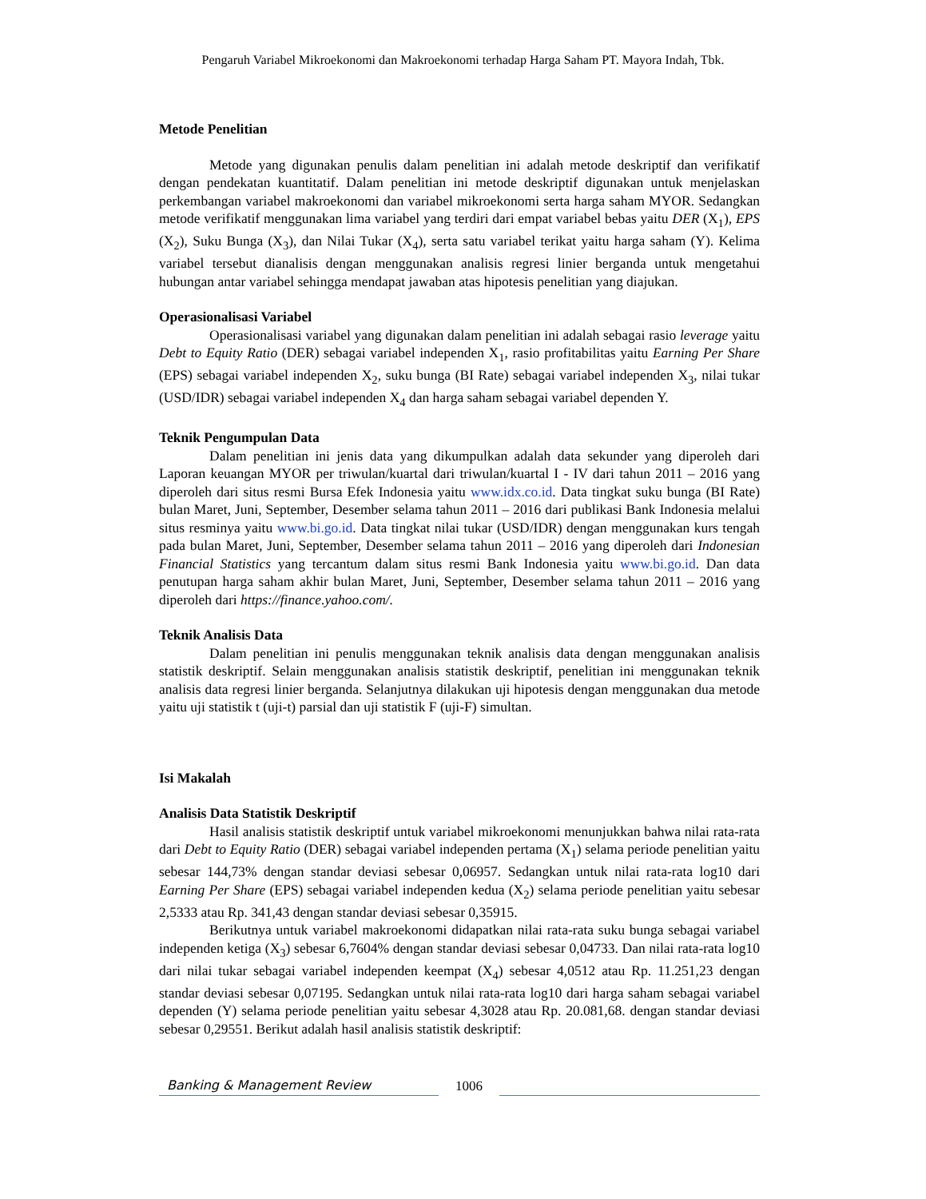Pengaruh Variabel Mikroekonomi dan Makroekonomi terhadap Harga Saham PT. Mayora Indah, Tbk.
Metode Penelitian
Metode yang digunakan penulis dalam penelitian ini adalah metode deskriptif dan verifikatif dengan pendekatan kuantitatif. Dalam penelitian ini metode deskriptif digunakan untuk menjelaskan perkembangan variabel makroekonomi dan variabel mikroekonomi serta harga saham MYOR. Sedangkan metode verifikatif menggunakan lima variabel yang terdiri dari empat variabel bebas yaitu DER (X<sub>1</sub>), EPS (X<sub>2</sub>), Suku Bunga (X<sub>3</sub>), dan Nilai Tukar (X<sub>4</sub>), serta satu variabel terikat yaitu harga saham (Y). Kelima variabel tersebut dianalisis dengan menggunakan analisis regresi linier berganda untuk mengetahui hubungan antar variabel sehingga mendapat jawaban atas hipotesis penelitian yang diajukan.
Operasionalisasi Variabel
Operasionalisasi variabel yang digunakan dalam penelitian ini adalah sebagai rasio leverage yaitu Debt to Equity Ratio (DER) sebagai variabel independen X<sub>1</sub>, rasio profitabilitas yaitu Earning Per Share (EPS) sebagai variabel independen X<sub>2</sub>, suku bunga (BI Rate) sebagai variabel independen X<sub>3</sub>, nilai tukar (USD/IDR) sebagai variabel independen X<sub>4</sub> dan harga saham sebagai variabel dependen Y.
Teknik Pengumpulan Data
Dalam penelitian ini jenis data yang dikumpulkan adalah data sekunder yang diperoleh dari Laporan keuangan MYOR per triwulan/kuartal dari triwulan/kuartal I - IV dari tahun 2011 – 2016 yang diperoleh dari situs resmi Bursa Efek Indonesia yaitu www.idx.co.id. Data tingkat suku bunga (BI Rate) bulan Maret, Juni, September, Desember selama tahun 2011 – 2016 dari publikasi Bank Indonesia melalui situs resminya yaitu www.bi.go.id. Data tingkat nilai tukar (USD/IDR) dengan menggunakan kurs tengah pada bulan Maret, Juni, September, Desember selama tahun 2011 – 2016 yang diperoleh dari Indonesian Financial Statistics yang tercantum dalam situs resmi Bank Indonesia yaitu www.bi.go.id. Dan data penutupan harga saham akhir bulan Maret, Juni, September, Desember selama tahun 2011 – 2016 yang diperoleh dari https://finance.yahoo.com/.
Teknik Analisis Data
Dalam penelitian ini penulis menggunakan teknik analisis data dengan menggunakan analisis statistik deskriptif. Selain menggunakan analisis statistik deskriptif, penelitian ini menggunakan teknik analisis data regresi linier berganda. Selanjutnya dilakukan uji hipotesis dengan menggunakan dua metode yaitu uji statistik t (uji-t) parsial dan uji statistik F (uji-F) simultan.
Isi Makalah
Analisis Data Statistik Deskriptif
Hasil analisis statistik deskriptif untuk variabel mikroekonomi menunjukkan bahwa nilai rata-rata dari Debt to Equity Ratio (DER) sebagai variabel independen pertama (X<sub>1</sub>) selama periode penelitian yaitu sebesar 144,73% dengan standar deviasi sebesar 0,06957. Sedangkan untuk nilai rata-rata log10 dari Earning Per Share (EPS) sebagai variabel independen kedua (X<sub>2</sub>) selama periode penelitian yaitu sebesar 2,5333 atau Rp. 341,43 dengan standar deviasi sebesar 0,35915.
Berikutnya untuk variabel makroekonomi didapatkan nilai rata-rata suku bunga sebagai variabel independen ketiga (X<sub>3</sub>) sebesar 6,7604% dengan standar deviasi sebesar 0,04733. Dan nilai rata-rata log10 dari nilai tukar sebagai variabel independen keempat (X<sub>4</sub>) sebesar 4,0512 atau Rp. 11.251,23 dengan standar deviasi sebesar 0,07195. Sedangkan untuk nilai rata-rata log10 dari harga saham sebagai variabel dependen (Y) selama periode penelitian yaitu sebesar 4,3028 atau Rp. 20.081,68. dengan standar deviasi sebesar 0,29551. Berikut adalah hasil analisis statistik deskriptif:
Banking & Management Review
1006